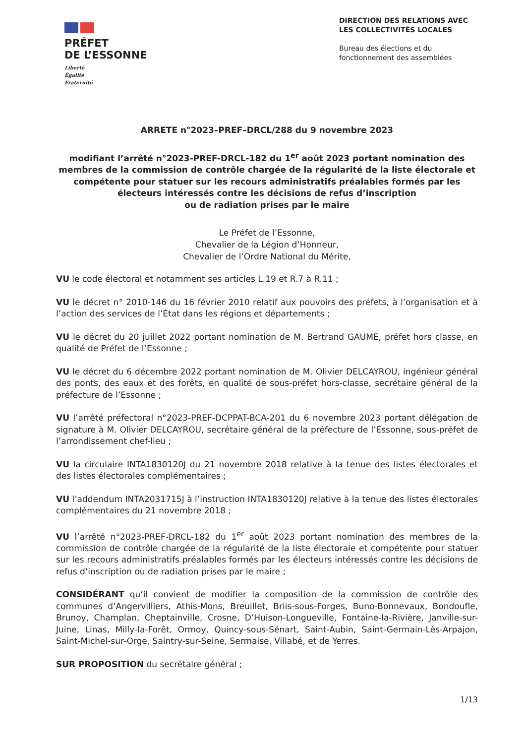PRÉFET
DE L’ESSONNE
Liberté
Égalité
Fraternité
DIRECTION DES RELATIONS AVEC LES COLLECTIVITÉS LOCALES
Bureau des élections et du fonctionnement des assemblées
ARRETE n°2023–PREF–DRCL/288 du 9 novembre 2023
modifiant l’arrêté n°2023-PREF-DRCL-182 du 1<sup>er</sup> août 2023 portant nomination des membres de la commission de contrôle chargée de la régularité de la liste électorale et compétente pour statuer sur les recours administratifs préalables formés par les électeurs intéressés contre les décisions de refus d’inscription
ou de radiation prises par le maire
Le Préfet de l’Essonne,
Chevalier de la Légion d’Honneur,
Chevalier de l’Ordre National du Mérite,
VU le code électoral et notamment ses articles L.19 et R.7 à R.11 ;
VU le décret n° 2010-146 du 16 février 2010 relatif aux pouvoirs des préfets, à l’organisation et à l’action des services de l’État dans les régions et départements ;
VU le décret du 20 juillet 2022 portant nomination de M. Bertrand GAUME, préfet hors classe, en qualité de Préfet de l’Essonne ;
VU le décret du 6 décembre 2022 portant nomination de M. Olivier DELCAYROU, ingénieur général des ponts, des eaux et des forêts, en qualité de sous-préfet hors-classe, secrétaire général de la préfecture de l’Essonne ;
VU l’arrêté préfectoral n°2023-PREF-DCPPAT-BCA-201 du 6 novembre 2023 portant délégation de signature à M. Olivier DELCAYROU, secrétaire général de la préfecture de l’Essonne, sous-préfet de l’arrondissement chef-lieu ;
VU la circulaire INTA1830120J du 21 novembre 2018 relative à la tenue des listes électorales et des listes électorales complémentaires ;
VU l’addendum INTA2031715J à l’instruction INTA1830120J relative à la tenue des listes électorales complémentaires du 21 novembre 2018 ;
VU l’arrêté n°2023-PREF-DRCL-182 du 1<sup>er</sup> août 2023 portant nomination des membres de la commission de contrôle chargée de la régularité de la liste électorale et compétente pour statuer sur les recours administratifs préalables formés par les électeurs intéressés contre les décisions de refus d’inscription ou de radiation prises par le maire ;
CONSIDÉRANT qu’il convient de modifier la composition de la commission de contrôle des communes d’Angervilliers, Athis-Mons, Breuillet, Briis-sous-Forges, Buno-Bonnevaux, Bondoufle, Brunoy, Champlan, Cheptainville, Crosne, D’Huison-Longueville, Fontaine-la-Rivière, Janville-sur-Juine, Linas, Milly-la-Forêt, Ormoy, Quincy-sous-Sénart, Saint-Aubin, Saint-Germain-Lès-Arpajon, Saint-Michel-sur-Orge, Saintry-sur-Seine, Sermaise, Villabé, et de Yerres.
SUR PROPOSITION du secrétaire général ;
1/13